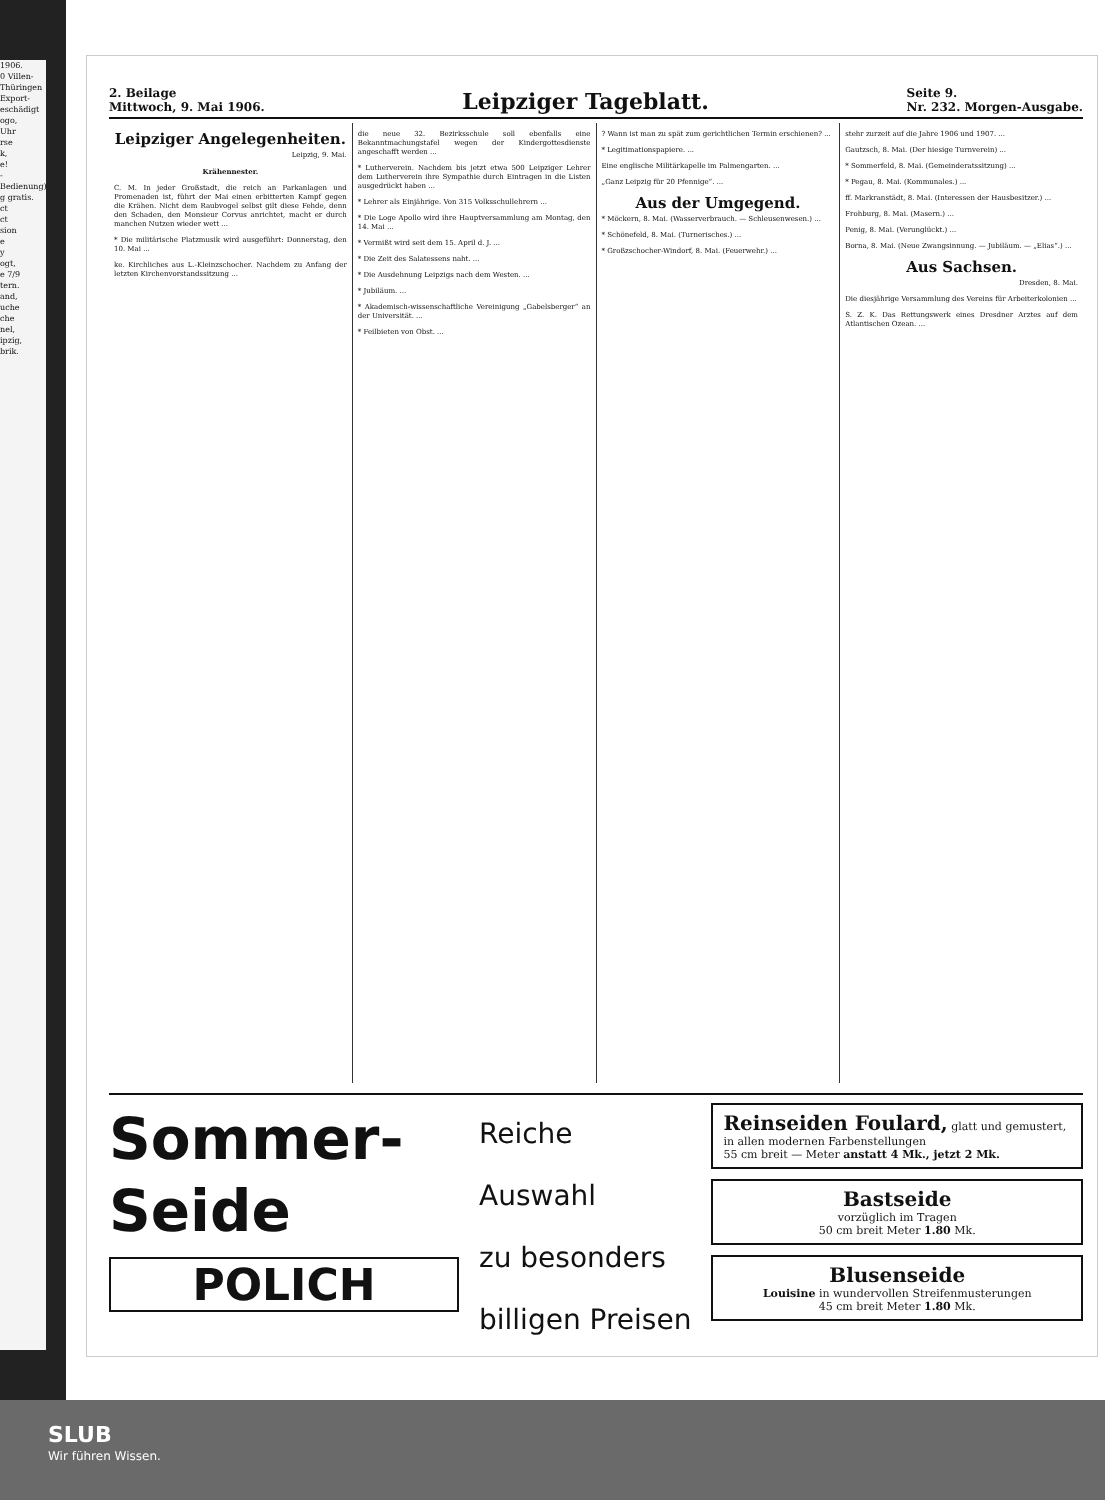1906.
0 Villen-
Thüringen
Export-
eschädigt
ogo,
Uhr
rse
k,
e!
-Bedienung)
g gratis.
ct
ct
sion
e
y
ogt,
e 7/9
tern.
and,
uche
che
nel,
ipzig,
brik.
2. Beilage
Mittwoch, 9. Mai 1906.
Leipziger Tageblatt.
Seite 9.
Nr. 232. Morgen-Ausgabe.
Leipziger Angelegenheiten.
Leipzig, 9. Mai.
Krähennester.
C. M. In jeder Großstadt, die reich an Parkanlagen und Promenaden ist, führt der Mai einen erbitterten Kampf gegen die Krähen. Nicht dem Raubvogel selbst gilt diese Fehde, denn den Schaden, den Monsieur Corvus anrichtet, macht er durch manchen Nutzen wieder wett ...
* Die militärische Platzmusik wird ausgeführt: Donnerstag, den 10. Mai ...
ke. Kirchliches aus L.-Kleinzschocher. Nachdem zu Anfang der letzten Kirchenvorstandssitzung ...
die neue 32. Bezirksschule soll ebenfalls eine Bekanntmachungstafel wegen der Kindergottesdienste angeschafft werden ...
* Lutherverein. Nachdem bis jetzt etwa 500 Leipziger Lehrer dem Lutherverein ihre Sympathie durch Eintragen in die Listen ausgedrückt haben ...
* Lehrer als Einjährige. Von 315 Volksschullehrern ...
* Die Loge Apollo wird ihre Hauptversammlung am Montag, den 14. Mai ...
* Vermißt wird seit dem 15. April d. J. ...
* Die Zeit des Salatessens naht. ...
* Die Ausdehnung Leipzigs nach dem Westen. ...
* Jubiläum. ...
* Akademisch-wissenschaftliche Vereinigung „Gabelsberger“ an der Universität. ...
* Feilbieten von Obst. ...
? Wann ist man zu spät zum gerichtlichen Termin erschienen? ...
* Legitimationspapiere. ...
Eine englische Militärkapelle im Palmengarten. ...
„Ganz Leipzig für 20 Pfennige“. ...
Aus der Umgegend.
* Möckern, 8. Mai. (Wasserverbrauch. — Schleusenwesen.) ...
* Schönefeld, 8. Mai. (Turnerisches.) ...
* Großzschocher-Windorf, 8. Mai. (Feuerwehr.) ...
stehr zurzeit auf die Jahre 1906 und 1907. ...
Gautzsch, 8. Mai. (Der hiesige Turnverein) ...
* Sommerfeld, 8. Mai. (Gemeinderatssitzung) ...
* Pegau, 8. Mai. (Kommunales.) ...
ff. Markranstädt, 8. Mai. (Interessen der Hausbesitzer.) ...
Frohburg, 8. Mai. (Masern.) ...
Penig, 8. Mai. (Verunglückt.) ...
Borna, 8. Mai. (Neue Zwangsinnung. — Jubiläum. — „Elias“.) ...
Aus Sachsen.
Dresden, 8. Mai.
Die diesjährige Versammlung des Vereins für Arbeiterkolonien ...
S. Z. K. Das Rettungswerk eines Dresdner Arztes auf dem Atlantischen Ozean. ...
Sommer-
Seide
POLICH
Reiche
Auswahl
zu besonders
billigen Preisen
Reinseiden Foulard, glatt und gemustert, in allen modernen Farbenstellungen
55 cm breit — Meter anstatt 4 Mk., jetzt 2 Mk.
Bastseide
vorzüglich im Tragen
50 cm breit Meter 1.80 Mk.
Blusenseide
Louisine in wundervollen Streifenmusterungen
45 cm breit Meter 1.80 Mk.
SLUB
Wir führen Wissen.